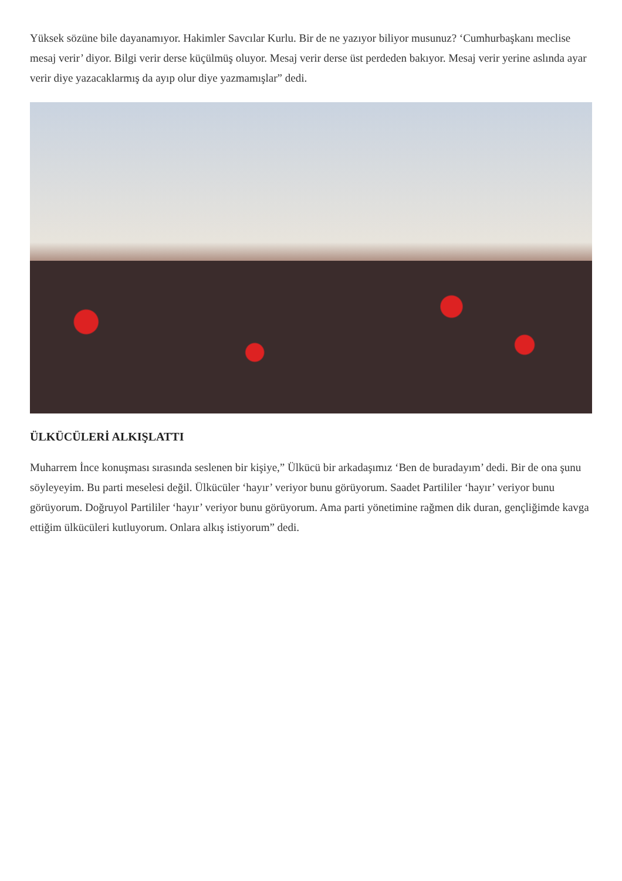Yüksek sözüne bile dayanamıyor. Hakimler Savcılar Kurlu. Bir de ne yazıyor biliyor musunuz? ‘Cumhurbaşkanı meclise mesaj verir’ diyor. Bilgi verir derse küçülmüş oluyor. Mesaj verir derse üst perdeden bakıyor. Mesaj verir yerine aslında ayar verir diye yazacaklarmış da ayıp olur diye yazmamışlar” dedi.
ÜLKÜCÜLERİ ALKIŞLATTI
Muharrem İnce konuşması sırasında seslenen bir kişiye,” Ülkücü bir arkadaşımız ‘Ben de buradayım’ dedi. Bir de ona şunu söyleyeyim. Bu parti meselesi değil. Ülkücüler ‘hayır’ veriyor bunu görüyorum. Saadet Partililer ‘hayır’ veriyor bunu görüyorum. Doğruyol Partililer ‘hayır’ veriyor bunu görüyorum. Ama parti yönetimine rağmen dik duran, gençliğimde kavga ettiğim ülkücüleri kutluyorum. Onlara alkış istiyorum” dedi.